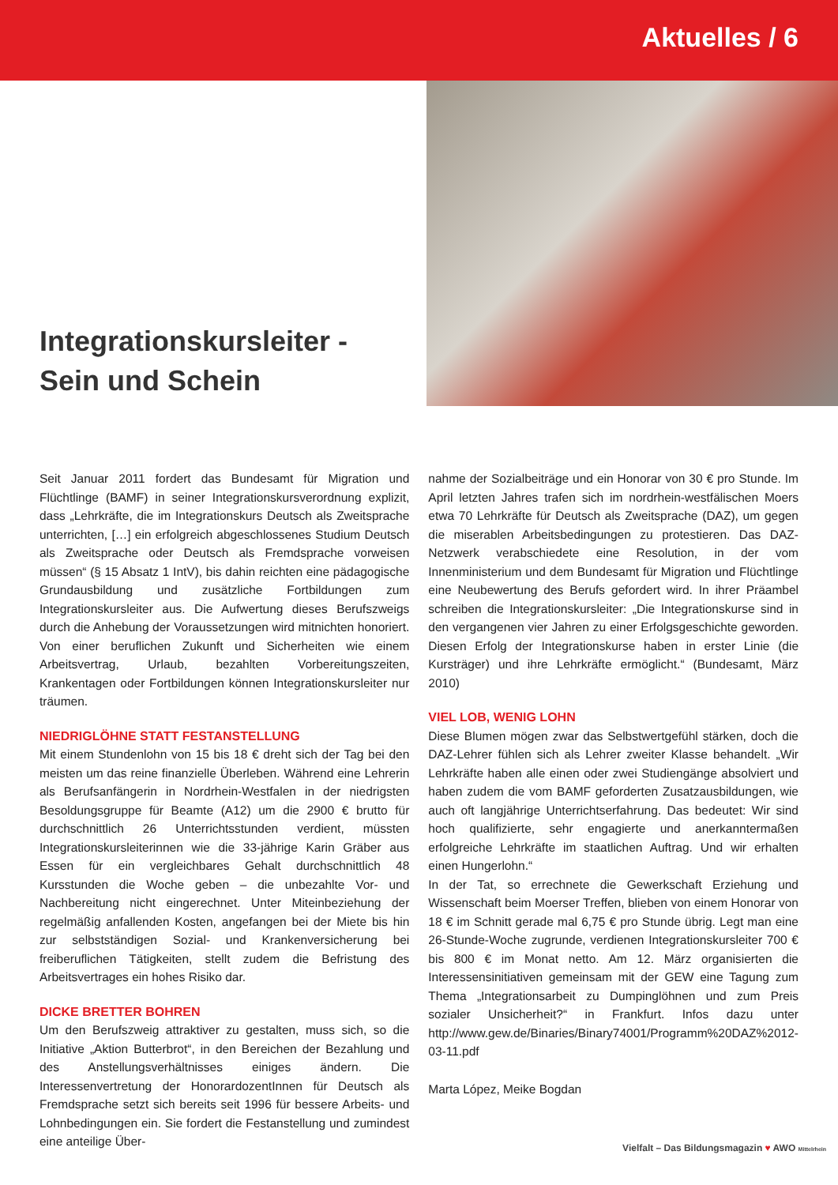Aktuelles / 6
Integrationskursleiter -
Sein und Schein
Seit Januar 2011 fordert das Bundesamt für Migration und Flüchtlinge (BAMF) in seiner Integrationskursverordnung explizit, dass „Lehrkräfte, die im Integrationskurs Deutsch als Zweitsprache unterrichten, […] ein erfolgreich abgeschlossenes Studium Deutsch als Zweitsprache oder Deutsch als Fremdsprache vorweisen müssen“ (§ 15 Absatz 1 IntV), bis dahin reichten eine pädagogische Grundausbildung und zusätzliche Fortbildungen zum Integrationskursleiter aus. Die Aufwertung dieses Berufszweigs durch die Anhebung der Voraussetzungen wird mitnichten honoriert. Von einer beruflichen Zukunft und Sicherheiten wie einem Arbeitsvertrag, Urlaub, bezahlten Vorbereitungszeiten, Krankentagen oder Fortbildungen können Integrationskursleiter nur träumen.
NIEDRIGLÖHNE STATT FESTANSTELLUNG
Mit einem Stundenlohn von 15 bis 18 € dreht sich der Tag bei den meisten um das reine finanzielle Überleben. Während eine Lehrerin als Berufsanfängerin in Nordrhein-Westfalen in der niedrigsten Besoldungsgruppe für Beamte (A12) um die 2900 € brutto für durchschnittlich 26 Unterrichtsstunden verdient, müssten Integrationskursleiterinnen wie die 33-jährige Karin Gräber aus Essen für ein vergleichbares Gehalt durchschnittlich 48 Kursstunden die Woche geben – die unbezahlte Vor- und Nachbereitung nicht eingerechnet. Unter Miteinbeziehung der regelmäßig anfallenden Kosten, angefangen bei der Miete bis hin zur selbstständigen Sozial- und Krankenversicherung bei freiberuflichen Tätigkeiten, stellt zudem die Befristung des Arbeitsvertrages ein hohes Risiko dar.
DICKE BRETTER BOHREN
Um den Berufszweig attraktiver zu gestalten, muss sich, so die Initiative „Aktion Butterbrot“, in den Bereichen der Bezahlung und des Anstellungsverhältnisses einiges ändern. Die Interessenvertretung der HonorardozentInnen für Deutsch als Fremdsprache setzt sich bereits seit 1996 für bessere Arbeits- und Lohnbedingungen ein. Sie fordert die Festanstellung und zumindest eine anteilige Über-
nahme der Sozialbeiträge und ein Honorar von 30 € pro Stunde. Im April letzten Jahres trafen sich im nordrhein-westfälischen Moers etwa 70 Lehrkräfte für Deutsch als Zweitsprache (DAZ), um gegen die miserablen Arbeitsbedingungen zu protestieren. Das DAZ-Netzwerk verabschiedete eine Resolution, in der vom Innenministerium und dem Bundesamt für Migration und Flüchtlinge eine Neubewertung des Berufs gefordert wird. In ihrer Präambel schreiben die Integrationskursleiter: „Die Integrationskurse sind in den vergangenen vier Jahren zu einer Erfolgsgeschichte geworden. Diesen Erfolg der Integrationskurse haben in erster Linie (die Kursträger) und ihre Lehrkräfte ermöglicht.“ (Bundesamt, März 2010)
VIEL LOB, WENIG LOHN
Diese Blumen mögen zwar das Selbstwertgefühl stärken, doch die DAZ-Lehrer fühlen sich als Lehrer zweiter Klasse behandelt. „Wir Lehrkräfte haben alle einen oder zwei Studiengänge absolviert und haben zudem die vom BAMF geforderten Zusatzausbildungen, wie auch oft langjährige Unterrichtserfahrung. Das bedeutet: Wir sind hoch qualifizierte, sehr engagierte und anerkanntermaßen erfolgreiche Lehrkräfte im staatlichen Auftrag. Und wir erhalten einen Hungerlohn.“
In der Tat, so errechnete die Gewerkschaft Erziehung und Wissenschaft beim Moerser Treffen, blieben von einem Honorar von 18 € im Schnitt gerade mal 6,75 € pro Stunde übrig. Legt man eine 26-Stunde-Woche zugrunde, verdienen Integrationskursleiter 700 € bis 800 € im Monat netto. Am 12. März organisierten die Interessensinitiativen gemeinsam mit der GEW eine Tagung zum Thema „Integrationsarbeit zu Dumpinglöhnen und zum Preis sozialer Unsicherheit?“ in Frankfurt. Infos dazu unter http://www.gew.de/Binaries/Binary74001/Programm%20DAZ%2012-03-11.pdf
Marta López, Meike Bogdan
Vielfalt – Das Bildungsmagazin ♥ AWO Mittelrhein